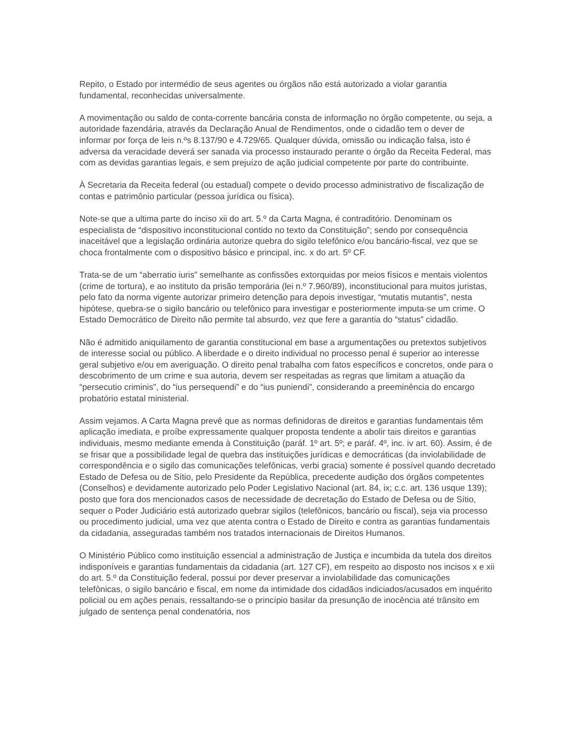Repito, o Estado por intermédio de seus agentes ou órgãos não está autorizado a violar garantia fundamental, reconhecidas universalmente.
A movimentação ou saldo de conta-corrente bancária consta de informação no órgão competente, ou seja, a autoridade fazendária, através da Declaração Anual de Rendimentos, onde o cidadão tem o dever de informar por força de leis n.ºs 8.137/90 e 4.729/65. Qualquer dúvida, omissão ou indicação falsa, isto é adversa da veracidade deverá ser sanada via processo instaurado perante o órgão da Receita Federal, mas com as devidas garantias legais, e sem prejuízo de ação judicial competente por parte do contribuinte.
À Secretaria da Receita federal (ou estadual) compete o devido processo administrativo de fiscalização de contas e patrimônio particular (pessoa jurídica ou física).
Note-se que a ultima parte do inciso xii do art. 5.º da Carta Magna, é contraditório. Denominam os especialista de “dispositivo inconstitucional contido no texto da Constituição”; sendo por consequência inaceitável que a legislação ordinária autorize quebra do sigilo telefônico e/ou bancário-fiscal, vez que se choca frontalmente com o dispositivo básico e principal, inc. x do art. 5º CF.
Trata-se de um “aberratio iuris” semelhante as confissões extorquidas por meios físicos e mentais violentos (crime de tortura), e ao instituto da prisão temporária (lei n.º 7.960/89), inconstitucional para muitos juristas, pelo fato da norma vigente autorizar primeiro detenção para depois investigar, “mutatis mutantis”, nesta hipótese, quebra-se o sigilo bancário ou telefônico para investigar e posteriormente imputa-se um crime. O Estado Democrático de Direito não permite tal absurdo, vez que fere a garantia do “status” cidadão.
Não é admitido aniquilamento de garantia constitucional em base a argumentações ou pretextos subjetivos de interesse social ou público. A liberdade e o direito individual no processo penal é superior ao interesse geral subjetivo e/ou em averiguação. O direito penal trabalha com fatos específicos e concretos, onde para o descobrimento de um crime e sua autoria, devem ser respeitadas as regras que limitam a atuação da “persecutio criminis”, do “ius persequendi” e do “ius puniendi”, considerando a preeminência do encargo probatório estatal ministerial.
Assim vejamos. A Carta Magna prevê que as normas definidoras de direitos e garantias fundamentais têm aplicação imediata, e proíbe expressamente qualquer proposta tendente a abolir tais direitos e garantias individuais, mesmo mediante emenda à Constituição (paráf. 1º art. 5º; e paráf. 4º, inc. iv art. 60). Assim, é de se frisar que a possibilidade legal de quebra das instituições jurídicas e democráticas (da inviolabilidade de correspondência e o sigilo das comunicações telefônicas, verbi gracia) somente é possível quando decretado Estado de Defesa ou de Sítio, pelo Presidente da República, precedente audição dos órgãos competentes (Conselhos) e devidamente autorizado pelo Poder Legislativo Nacional (art. 84, ix; c.c. art. 136 usque 139); posto que fora dos mencionados casos de necessidade de decretação do Estado de Defesa ou de Sítio, sequer o Poder Judiciário está autorizado quebrar sigilos (telefônicos, bancário ou fiscal), seja via processo ou procedimento judicial, uma vez que atenta contra o Estado de Direito e contra as garantias fundamentais da cidadania, asseguradas também nos tratados internacionais de Direitos Humanos.
O Ministério Público como instituição essencial a administração de Justiça e incumbida da tutela dos direitos indisponíveis e garantias fundamentais da cidadania (art. 127 CF), em respeito ao disposto nos incisos x e xii do art. 5.º da Constituição federal, possui por dever preservar a inviolabilidade das comunicações telefônicas, o sigilo bancário e fiscal, em nome da intimidade dos cidadãos indiciados/acusados em inquérito policial ou em ações penais, ressaltando-se o princípio basilar da presunção de inocência até trânsito em julgado de sentença penal condenatória, nos